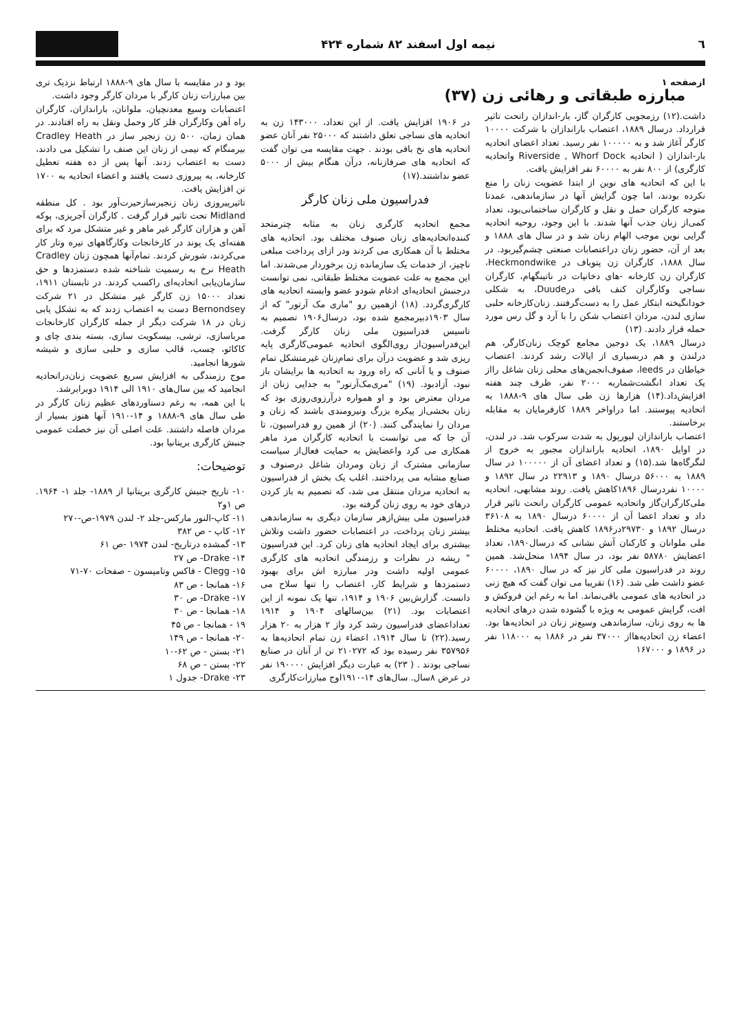٦ نیمه اول اسفند ۸۲ شماره ۴۲۴
ازصفحه ۱
مبارزه طبقاتی و رهائی زن (۳۷)
داشت.(۱۲) رزمجویی کارگران گاز، بار-اندازان راتحت تاثیر قرارداد. درسال ۱۸۸۹، اعتصاب باراندازان با شرکت ۱۰۰۰۰ کارگر آغاز شد و به ۱۰۰۰۰۰ نفر رسید. تعداد اعضای اتحادیه بار-اندازان ( اتحادیه Riverside , Whorf Dock واتحادیه کارگری) از ۸۰۰ نفر به ۶۰۰۰۰ نفر افزایش یافت.
با این که اتحادیه های نوین از ابتدا عضویت زنان را منع نکرده بودند، اما چون گرایش آنها در سازماندهی، عمدتا متوجه کارگران حمل و نقل و کارگران ساختمانی‌بود، تعداد کمی‌از زنان جذب آنها شدند. با این وجود، روحیه اتحادیه گرایی نوین موجب الهام زنان شد و در سال های ۱۸۸۸ و بعد از آن، حضور زنان دراعتصابات صنعتی چشم‌گیربود. در سال ۱۸۸۸، کارگران زن پتوباف در Heckmondwike، کارگران زن کارخانه -های دخانیات در ناتینگهام، کارگران نساجی وکارگران کنف بافی درDuude، به شکلی خودانگیخته ابتکار عمل را به دست‌گرفتند. زنان‌کارخانه حلبی سازی لندن، مردان اعتصاب شکن را با آرد و گل رس مورد حمله قرار دادند. (۱۳)
درسال ۱۸۸۹، یک دوجین مجامع کوچک زنان‌کارگر، هم درلندن و هم دربسیاری از ایالات رشد کردند. اعتصاب خیاطان در leeds، صفوف‌انجمن‌های محلی زنان شاغل رااز یک تعداد انگشت‌شماربه ۲۰۰۰ نفر، ظرف چند هفته افزایش‌داد.(۱۴) هزارها زن طی سال های ۹-۱۸۸۸ به اتحادیه پیوستند. اما دراواخر ۱۸۸۹ کارفرمایان به مقابله برخاستند.
اعتصاب باراندازان لیورپول به شدت سرکوب شد. در لندن، در اوایل ۱۸۹۰، اتحادیه باراندازان مجبور به خروج از لنگرگاه‌ها شد.(۱۵) و تعداد اعضای آن از ۱۰۰۰۰۰ در سال ۱۸۸۹ به ۵۶۰۰۰ درسال ۱۸۹۰ و ۲۲۹۱۳ در سال ۱۸۹۲ و ۱۰۰۰۰ نفردرسال ۱۸۹۶کاهش یافت. روند مشابهی، اتحادیه ملی‌کارگران‌گاز واتحادیه عمومی کارگران راتحت تاثیر قرار داد و تعداد اعضا آن از ۶۰۰۰۰ درسال ۱۸۹۰ به ۳۶۱۰۸ درسال ۱۸۹۲ و ۲۹۷۳۰در۱۸۹۶ کاهش یافت. اتحادیه مختلط ملی ملوانان و کارکنان آتش نشانی که درسال۱۸۹۰، تعداد اعضایش ۵۸۷۸۰ نفر بود، در سال ۱۸۹۴ منحل‌شد. همین روند در فدراسیون ملی کار نیز که در سال ۱۸۹۰، ۶۰۰۰۰ عضو داشت طی شد. (۱۶) تقریبا می توان گفت که هیچ زنی در اتحادیه های عمومی باقی‌نماند. اما به رغم این فروکش و افت، گرایش عمومی به ویژه با گشوده شدن درهای اتحادیه ها به روی زنان، سازماندهی وسیع‌تر زنان در اتحادیه‌ها بود. اعضاء زن اتحادیه‌هااز ۳۷۰۰۰ نفر در ۱۸۸۶ به ۱۱۸۰۰۰ نفر در ۱۸۹۶ و ۱۶۷۰۰۰
در ۱۹۰۶ افزایش یافت. از این تعداد، ۱۴۳۰۰۰ زن به اتحادیه های نساجی تعلق داشتند که ۲۵۰۰۰ نفر آنان عضو اتحادیه های نخ بافی بودند . جهت مقایسه می توان گفت که اتحادیه های صرفازنانه، درآن هنگام بیش از ۵۰۰۰ عضو نداشتند.(۱۷)
فدراسیون ملی زنان کارگر
مجمع اتحادیه کارگری زنان به مثابه چترمتحد کننده‌اتحادیه‌های زنان صنوف مختلف بود. اتحادیه های مختلط با آن همکاری می کردند ودر ازای پرداخت مبلغی ناچیز، از خدمات یک سازمانده زن برخوردار می‌شدند. اما این مجمع به علت عضویت مختلط طبقاتی، نمی توانست درجنبش اتحادیه‌ای ادغام شودو عضو وابسته اتحادیه های کارگری‌گردد. (۱۸) ازهمین رو "ماری مک آرتور" که از سال ۱۹۰۳دبیرمجمع شده بود، درسال۱۹۰۶ تصمیم به تاسیس فدراسیون ملی زنان کارگر گرفت. این‌فدراسیون‌از روی‌الگوی اتحادیه عمومی‌کارگری پایه ریزی شد و عضویت درآن برای تمام‌زنان غیرمتشکل تمام صنوف و یا آنانی که راه ورود به اتحادیه ها برایشان باز نبود، آزادبود. (۱۹) "مری‌مک‌آرتور" به جدایی زنان از مردان معترض بود و او همواره درآرزوی‌روزی بود که زنان بخشی‌از پیکره بزرگ ونیرومندی باشند که زنان و مردان را نمایندگی کنند. (۲۰) از همین رو فدراسیون، تا آن جا که می توانست با اتحادیه کارگران مرد ماهر همکاری می کرد واعضایش به حمایت فعال‌از سیاست سازمانی مشترک از زنان ومردان شاغل درصنوف و صنایع مشابه می پرداختند. اغلب یک بخش از فدراسیون به اتحادیه مردان منتقل می شد، که تصمیم به باز کردن درهای خود به روی زنان گرفته بود.
فدراسیون ملی بیش‌ازهر سازمان دیگری به سازماندهی بیشتر زنان پرداخت، در اعتصابات حضور داشت وتلاش بیشتری برای ایجاد اتحادیه های زنان کرد. این فدراسیون " ریشه در نظرات و رزمندگی اتحادیه های کارگری عمومی اولیه داشت ودر مبارزه اش برای بهبود دستمزدها و شرایط کار، اعتصاب را تنها سلاح می دانست. گزارش‌بین ۱۹۰۶ و ۱۹۱۴، تنها یک نمونه از این اعتصابات بود. (۲۱) بین‌سالهای ۱۹۰۴ و ۱۹۱۴ تعداداعضای فدراسیون رشد کرد واز ۲ هزار به ۲۰ هزار رسید.(۲۲) تا سال ۱۹۱۴، اعضاء زن تمام اتحادیه‌ها به ۳۵۷۹۵۶ نفر رسیده بود که ۲۱۰۲۷۲ تن از آنان در صنایع نساجی بودند . ( ۲۳) به عبارت دیگر افزایش ۱۹۰۰۰۰ نفر در عرض ۸سال. سال‌های ۱۴-۱۹۱۰اوج مبارزات‌کارگری
بود و در مقایسه با سال های ۹-۱۸۸۸ ارتباط نزدیک تری بین مبارزات زنان کارگر با مردان کارگر وجود داشت.
اعتصابات وسیع معدنچیان، ملوانان، باراندازان، کارگران راه آهن وکارگران فلز کار وحمل ونقل به راه افتادند. در همان زمان، ۵۰۰ زن زنجیر ساز در Cradley Heath بیرمنگام که نیمی از زنان این صنف را تشکیل می دادند، دست به اعتصاب زدند. آنها پس از ده هفته تعطیل کارخانه، به پیروزی دست یافتند و اعضاء اتحادیه به ۱۷۰۰ تن افزایش یافت.
تاثیرپیروزی زنان زنجیرسازحیرت‌آور بود . کل منطقه Midland تحت تاثیر قرار گرفت . کارگران آجرپزی، پوکه آهن و هزاران کارگر غیر ماهر و غیر متشکل مرد که برای هفته‌ای یک پوند در کارخانجات وکارگاههای تیره وتار کار می‌کردند، شورش کردند. تمام‌آنها همچون زنان Cradley Heath نرخ به رسمیت شناخته شده دستمزدها و حق سازمان‌یابی اتحادیه‌ای راکسب کردند. در تابستان ۱۹۱۱، تعداد ۱۵۰۰۰ زن کارگر غیر متشکل در ۲۱ شرکت Bernondsey دست به اعتصاب زدند که به تشکل یابی زنان در ۱۸ شرکت دیگر از جمله کارگران کارخانجات مرباسازی، ترشی، بیسکویت سازی، بسته بندی چای و کاکائو، چسب، قالب سازی و حلبی سازی و شیشه شورها انجامید.
موج رزمندگی به افزایش سریع عضویت زنان‌دراتحادیه انجامید که بین سال‌های ۱۹۱۰ الی ۱۹۱۴ دوبرابرشد.
با این همه، به رغم دستاوردهای عظیم زنان کارگر در طی سال های ۹-۱۸۸۸ و ۱۴-۱۹۱۰ آنها هنوز بسیار از مردان فاصله داشتند. علت اصلی آن نیز خصلت عمومی جنبش کارگری بریتانیا بود.
توضیحات:
۱۰- تاریخ جنبش کارگری بریتانیا از ۱۸۸۹- جلد ۱- ۱۹۶۴. ص ۱و۲
۱۱- کاپ-النور مارکس-جلد ۲- لندن ۱۹۷۹-ص-۲۷۰
۱۲- کاپ - ص ۳۸۲
۱۳- گمشده درتاریخ- لندن ۱۹۷۴ -ص ۶۱
۱۴- Drake- ص ۲۷
۱۵- Clegg - فاکس وتامپسون - صفحات ۷۰-۷۱
۱۶- همانجا - ص ۸۳
۱۷- Drake- ص ۳۰
۱۸- همانجا - ص ۳۰
۱۹ - همانجا - ص ۴۵
۲۰- همانجا - ص ۱۴۹
۲۱- بستن - ص ۶۲-۱۰
۲۲- بستن - ص ۶۸
۲۳- Drake- جدول ۱